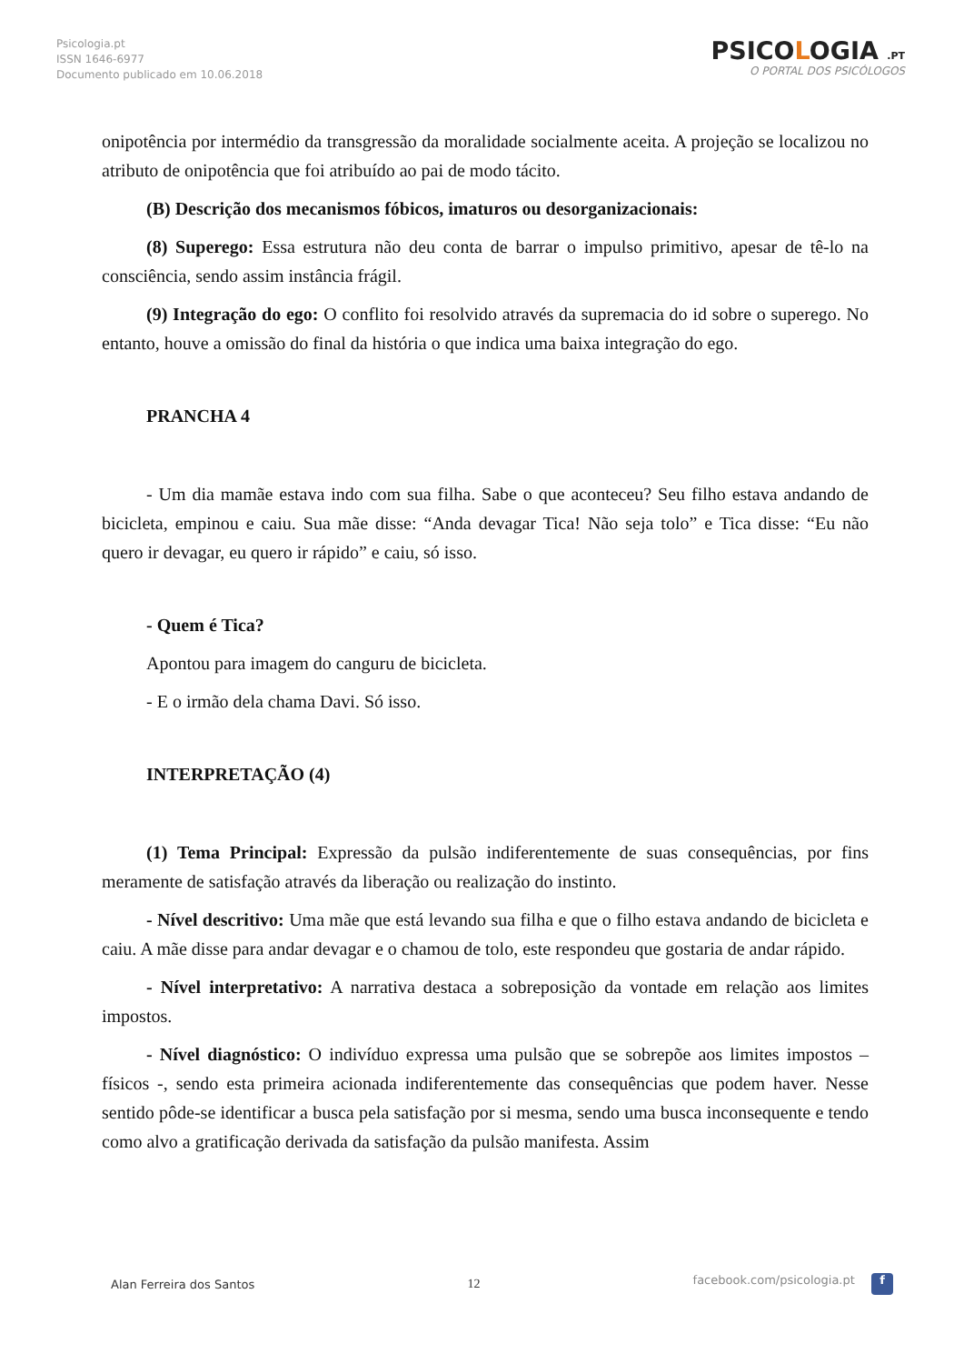Psicologia.pt
ISSN 1646-6977
Documento publicado em 10.06.2018
PSICOLOGIA .PT
O PORTAL DOS PSICÓLOGOS
onipotência por intermédio da transgressão da moralidade socialmente aceita. A projeção se localizou no atributo de onipotência que foi atribuído ao pai de modo tácito.
(B) Descrição dos mecanismos fóbicos, imaturos ou desorganizacionais:
(8) Superego: Essa estrutura não deu conta de barrar o impulso primitivo, apesar de tê-lo na consciência, sendo assim instância frágil.
(9) Integração do ego: O conflito foi resolvido através da supremacia do id sobre o superego. No entanto, houve a omissão do final da história o que indica uma baixa integração do ego.
PRANCHA 4
- Um dia mamãe estava indo com sua filha. Sabe o que aconteceu? Seu filho estava andando de bicicleta, empinou e caiu. Sua mãe disse: “Anda devagar Tica! Não seja tolo” e Tica disse: “Eu não quero ir devagar, eu quero ir rápido” e caiu, só isso.
- Quem é Tica?
Apontou para imagem do canguru de bicicleta.
- E o irmão dela chama Davi. Só isso.
INTERPRETAÇÃO (4)
(1) Tema Principal: Expressão da pulsão indiferentemente de suas consequências, por fins meramente de satisfação através da liberação ou realização do instinto.
- Nível descritivo: Uma mãe que está levando sua filha e que o filho estava andando de bicicleta e caiu. A mãe disse para andar devagar e o chamou de tolo, este respondeu que gostaria de andar rápido.
- Nível interpretativo: A narrativa destaca a sobreposição da vontade em relação aos limites impostos.
- Nível diagnóstico: O indivíduo expressa uma pulsão que se sobrepõe aos limites impostos – físicos -, sendo esta primeira acionada indiferentemente das consequências que podem haver. Nesse sentido pôde-se identificar a busca pela satisfação por si mesma, sendo uma busca inconsequente e tendo como alvo a gratificação derivada da satisfação da pulsão manifesta. Assim
Alan Ferreira dos Santos 12 facebook.com/psicologia.pt f